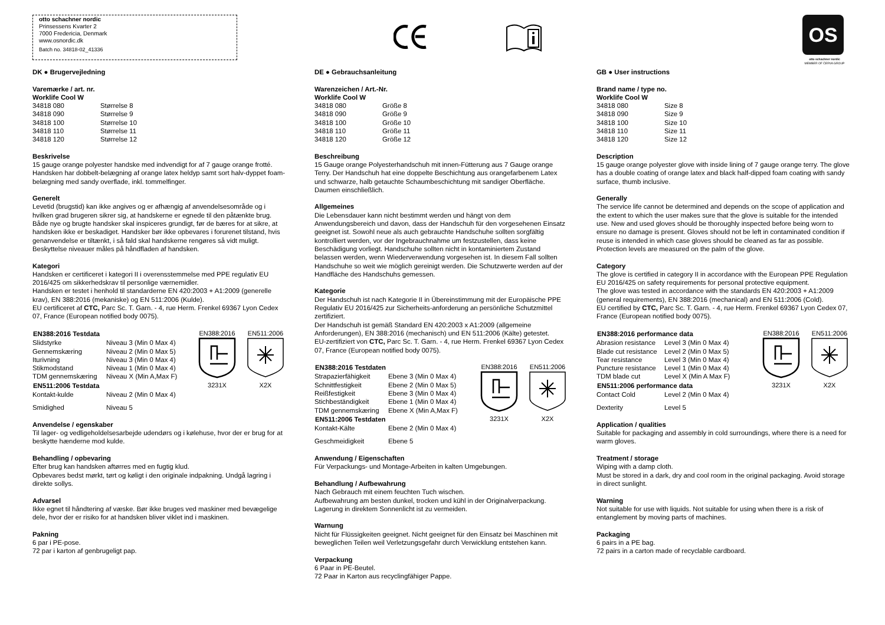otto schachner nordic
Prinsessens Kvarter 2
7000 Fredericia, Denmark
www.osnordic.dk
Batch no. 34818-02_41336
OS
otto schachner nordic
MEMBER OF ČERVA GROUP
DK ● Brugervejledning
Varemærke / art. nr.
Worklife Cool W
| 34818 080 | Størrelse 8 |
| 34818 090 | Størrelse 9 |
| 34818 100 | Størrelse 10 |
| 34818 110 | Størrelse 11 |
| 34818 120 | Størrelse 12 |
Beskrivelse
15 gauge orange polyester handske med indvendigt for af 7 gauge orange frotté. Handsken har dobbelt-belægning af orange latex heldyp samt sort halv-dyppet foam-belægning med sandy overflade, inkl. tommelfinger.
Generelt
Levetid (brugstid) kan ikke angives og er afhængig af anvendelsesområde og i hvilken grad brugeren sikrer sig, at handskerne er egnede til den påtænkte brug.
Både nye og brugte handsker skal inspiceres grundigt, før de bæres for at sikre, at handsken ikke er beskadiget. Handsker bør ikke opbevares i forurenet tilstand, hvis genanvendelse er tiltænkt, i så fald skal handskerne rengøres så vidt muligt. Beskyttelse niveauer måles på håndfladen af handsken.
Kategori
Handsken er certificeret i kategori II i overensstemmelse med PPE regulativ EU 2016/425 om sikkerhedskrav til personlige værnemidler.
Handsken er testet i henhold til standarderne EN 420:2003 + A1:2009 (generelle krav), EN 388:2016 (mekaniske) og EN 511:2006 (Kulde).
EU certificeret af CTC, Parc Sc. T. Garn. - 4, rue Herm. Frenkel 69367 Lyon Cedex 07, France (European notified body 0075).
| EN388:2016 Testdata | |
| --- | --- |
| Slidstyrke | Niveau 3 (Min 0 Max 4) |
| Gennemskæring | Niveau 2 (Min 0 Max 5) |
| Iturivning | Niveau 3 (Min 0 Max 4) |
| Stikmodstand | Niveau 1 (Min 0 Max 4) |
| TDM gennemskæring | Niveau X (Min A,Max F) |
| EN511:2006 Testdata | |
| Kontakt-kulde | Niveau 2 (Min 0 Max 4) |
| Smidighed | Niveau 5 |
EN388:20163231X
EN511:2006X2X
Anvendelse / egenskaber
Til lager- og vedligeholdelsesarbejde udendørs og i kølehuse, hvor der er brug for at beskytte hænderne mod kulde.
Behandling / opbevaring
Efter brug kan handsken aftørres med en fugtig klud.
Opbevares bedst mørkt, tørt og køligt i den originale indpakning. Undgå lagring i direkte sollys.
Advarsel
Ikke egnet til håndtering af væske. Bør ikke bruges ved maskiner med bevægelige dele, hvor der er risiko for at handsken bliver viklet ind i maskinen.
Pakning
6 par i PE-pose.
72 par i karton af genbrugeligt pap.
DE ● Gebrauchsanleitung
Warenzeichen / Art.-Nr.
Worklife Cool W
| 34818 080 | Größe 8 |
| 34818 090 | Größe 9 |
| 34818 100 | Größe 10 |
| 34818 110 | Größe 11 |
| 34818 120 | Größe 12 |
Beschreibung
15 Gauge orange Polyesterhandschuh mit innen-Fütterung aus 7 Gauge orange Terry. Der Handschuh hat eine doppelte Beschichtung aus orangefarbenem Latex und schwarze, halb getauchte Schaumbeschichtung mit sandiger Oberfläche. Daumen einschließlich.
Allgemeines
Die Lebensdauer kann nicht bestimmt werden und hängt von dem Anwendungsbereich und davon, dass der Handschuh für den vorgesehenen Einsatz geeignet ist. Sowohl neue als auch gebrauchte Handschuhe sollten sorgfältig kontrolliert werden, vor der Ingebrauchnahme um festzustellen, dass keine Beschädigung vorliegt. Handschuhe sollten nicht in kontaminiertem Zustand belassen werden, wenn Wiederverwendung vorgesehen ist. In diesem Fall sollten Handschuhe so weit wie möglich gereinigt werden. Die Schutzwerte werden auf der Handfläche des Handschuhs gemessen.
Kategorie
Der Handschuh ist nach Kategorie II in Übereinstimmung mit der Europäische PPE Regulativ EU 2016/425 zur Sicherheits-anforderung an persönliche Schutzmittel zertifiziert.
Der Handschuh ist gemäß Standard EN 420:2003 x A1:2009 (allgemeine Anforderungen), EN 388:2016 (mechanisch) und EN 511:2006 (Kälte) getestet.
EU-zertifiziert von CTC, Parc Sc. T. Garn. - 4, rue Herm. Frenkel 69367 Lyon Cedex 07, France (European notified body 0075).
| EN388:2016 Testdaten | |
| --- | --- |
| Strapazierfähigkeit | Ebene 3 (Min 0 Max 4) |
| Schnittfestigkeit | Ebene 2 (Min 0 Max 5) |
| Reißfestigkeit | Ebene 3 (Min 0 Max 4) |
| Stichbeständigkeit | Ebene 1 (Min 0 Max 4) |
| TDM gennemskæring | Ebene X (Min A,Max F) |
| EN511:2006 Testdaten | |
| Kontakt-Kälte | Ebene 2 (Min 0 Max 4) |
| Geschmeidigkeit | Ebene 5 |
EN388:20163231X
EN511:2006X2X
Anwendung / Eigenschaften
Für Verpackungs- und Montage-Arbeiten in kalten Umgebungen.
Behandlung / Aufbewahrung
Nach Gebrauch mit einem feuchten Tuch wischen.
Aufbewahrung am besten dunkel, trocken und kühl in der Originalverpackung. Lagerung in direktem Sonnenlicht ist zu vermeiden.
Warnung
Nicht für Flüssigkeiten geeignet. Nicht geeignet für den Einsatz bei Maschinen mit beweglichen Teilen weil Verletzungsgefahr durch Verwicklung entstehen kann.
Verpackung
6 Paar in PE-Beutel.
72 Paar in Karton aus recyclingfähiger Pappe.
GB ● User instructions
Brand name / type no.
Worklife Cool W
| 34818 080 | Size 8 |
| 34818 090 | Size 9 |
| 34818 100 | Size 10 |
| 34818 110 | Size 11 |
| 34818 120 | Size 12 |
Description
15 gauge orange polyester glove with inside lining of 7 gauge orange terry. The glove has a double coating of orange latex and black half-dipped foam coating with sandy surface, thumb inclusive.
Generally
The service life cannot be determined and depends on the scope of application and the extent to which the user makes sure that the glove is suitable for the intended use. New and used gloves should be thoroughly inspected before being worn to ensure no damage is present. Gloves should not be left in contaminated condition if reuse is intended in which case gloves should be cleaned as far as possible. Protection levels are measured on the palm of the glove.
Category
The glove is certified in category II in accordance with the European PPE Regulation EU 2016/425 on safety requirements for personal protective equipment.
The glove was tested in accordance with the standards EN 420:2003 + A1:2009 (general requirements), EN 388:2016 (mechanical) and EN 511:2006 (Cold).
EU certified by CTC, Parc Sc. T. Garn. - 4, rue Herm. Frenkel 69367 Lyon Cedex 07, France (European notified body 0075).
| EN388:2016 performance data | |
| --- | --- |
| Abrasion resistance | Level 3 (Min 0 Max 4) |
| Blade cut resistance | Level 2 (Min 0 Max 5) |
| Tear resistance | Level 3 (Min 0 Max 4) |
| Puncture resistance | Level 1 (Min 0 Max 4) |
| TDM blade cut | Level X (Min A Max F) |
| EN511:2006 performance data | |
| Contact Cold | Level 2 (Min 0 Max 4) |
| Dexterity | Level 5 |
EN388:20163231X
EN511:2006X2X
Application / qualities
Suitable for packaging and assembly in cold surroundings, where there is a need for warm gloves.
Treatment / storage
Wiping with a damp cloth.
Must be stored in a dark, dry and cool room in the original packaging. Avoid storage in direct sunlight.
Warning
Not suitable for use with liquids. Not suitable for using when there is a risk of entanglement by moving parts of machines.
Packaging
6 pairs in a PE bag.
72 pairs in a carton made of recyclable cardboard.